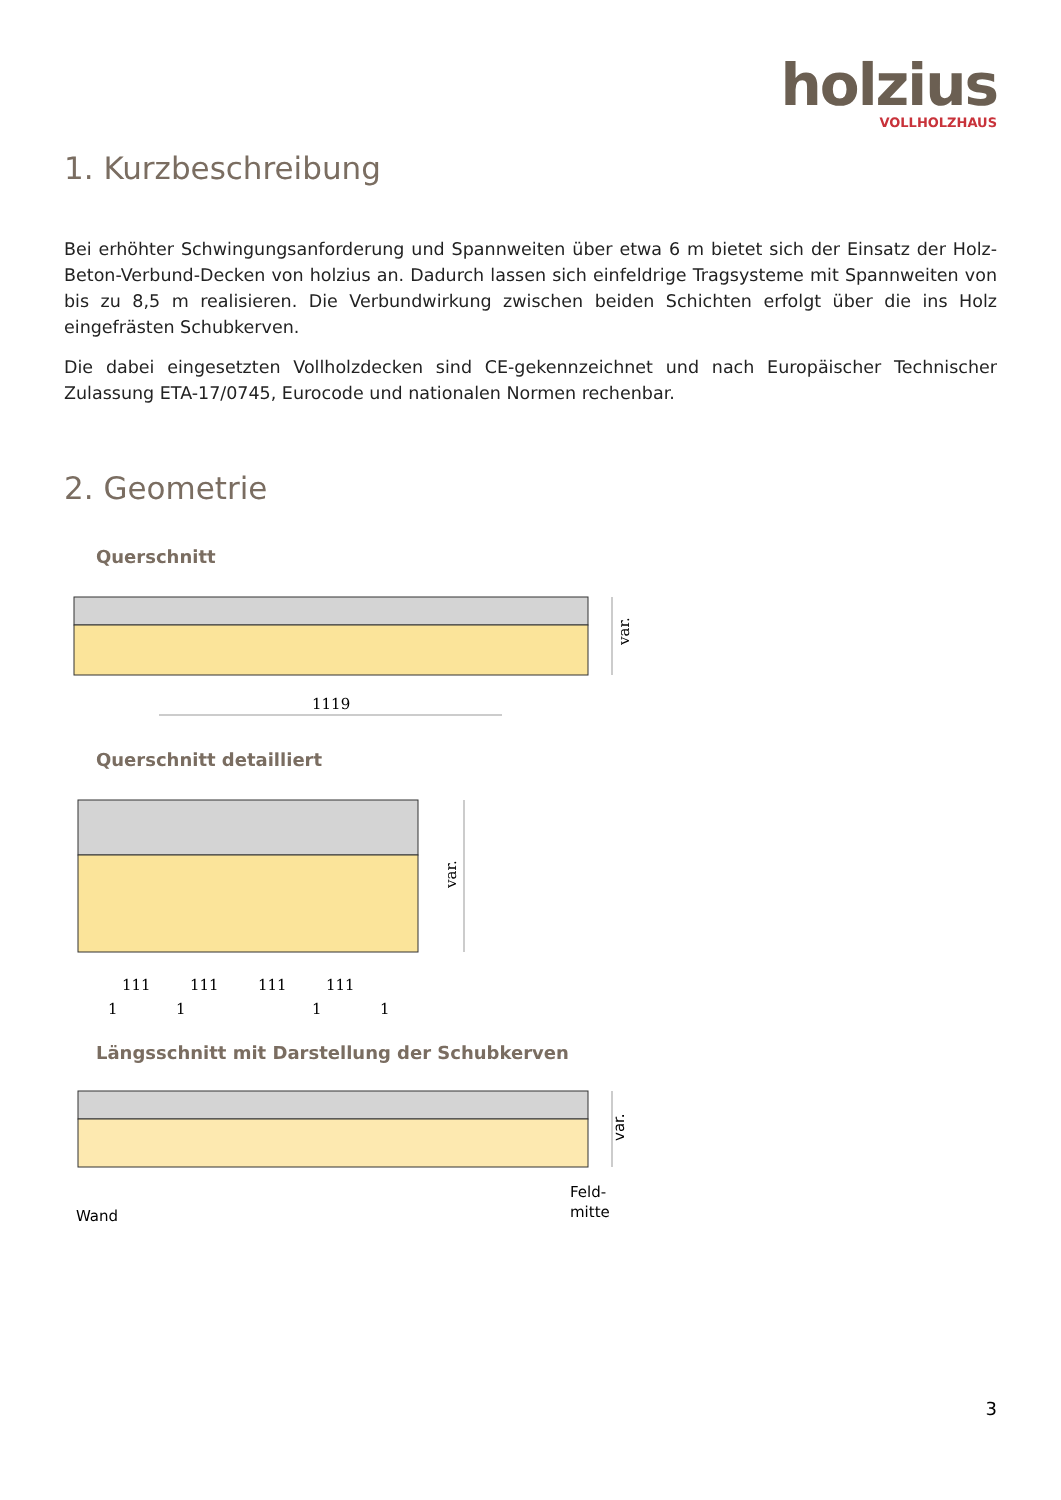holzius
VOLLHOLZHAUS
1. Kurzbeschreibung
Bei erhöhter Schwingungsanforderung und Spannweiten über etwa 6 m bietet sich der Einsatz der Holz-Beton-Verbund-Decken von holzius an. Dadurch lassen sich einfeldrige Tragsysteme mit Spannweiten von bis zu 8,5 m realisieren. Die Verbundwirkung zwischen beiden Schichten erfolgt über die ins Holz eingefrästen Schubkerven.
Die dabei eingesetzten Vollholzdecken sind CE-gekennzeichnet und nach Europäischer Technischer Zulassung ETA-17/0745, Eurocode und nationalen Normen rechenbar.
2. Geometrie
Querschnitt
var.
1119
Querschnitt detailliert
var.
111
111
111
111
1
1
1
1
Längsschnitt mit Darstellung der Schubkerven
var.
Wand
Feld-
mitte
3